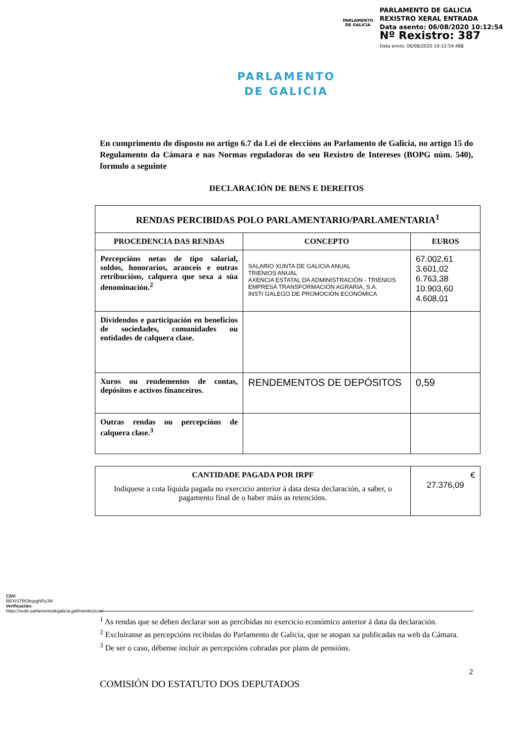PARLAMENTO DE GALICIA
PARLAMENTO DE GALICIA
REXISTRO XERAL ENTRADA
Data asento: 06/08/2020 10:12:54
Nº Rexistro: 387
Data envio: 06/08/2020 10:12:54.488
PARLAMENTO
DE GALICIA
En cumprimento do disposto no artigo 6.7 da Lei de eleccións ao Parlamento de Galicia, no artigo 15 do Regulamento da Cámara e nas Normas reguladoras do seu Rexistro de Intereses (BOPG núm. 540), formulo a seguinte
DECLARACIÓN DE BENS E DEREITOS
| RENDAS PERCIBIDAS POLO PARLAMENTARIO/PARLAMENTARIA<sup>1</sup> | | |
| --- | --- | --- |
| PROCEDENCIA DAS RENDAS | CONCEPTO | EUROS |
| Percepcións netas de tipo salarial, soldos, honorarios, aranceis e outras retribucións, calquera que sexa a súa denominación.<sup>2</sup> | SALARIO XUNTA DE GALICIA ANUAL TRIENIOS ANUAL AXENCIA ESTATAL DA ADMINISTRACIÓN - TRIENIOS EMPRESA TRANSFORMACIÓN AGRARIA, S.A. INSTI GALEGO DE PROMOCIÓN ECONÓMICA | 67.002,61 3.601,02 6.763,38 10.903,60 4.608,01 |
| Dividendos e participación en beneficios de sociedades, comunidades ou entidades de calquera clase. | | |
| Xuros ou rendementos de contas, depósitos e activos financeiros. | RENDEMENTOS DE DEPÓSITOS | 0,59 |
| Outras rendas ou percepcións de calquera clase.<sup>3</sup> | | |
| CANTIDADE PAGADA POR IRPF Indíquese a cota líquida pagada no exercicio anterior á data desta declaración, a saber, o pagamento final de o haber máis as retencións. | € 27.376,09 |
<sup>1</sup> As rendas que se deben declarar son as percibidas no exercicio económico anterior á data da declaración.
<sup>2</sup> Excluiranse as percepcións recibidas do Parlamento de Galicia, que se atopan xa publicadas na web da Cámara.
<sup>3</sup> De ser o caso, débense incluír as percepcións cobradas por plans de pensións.
2
COMISIÓN DO ESTATUTO DOS DEPUTADOS
CSV: REXISTRObspgNFpJI9
Verificación:
https://sede.parlamentodegalicia.gal/tramites/csv/